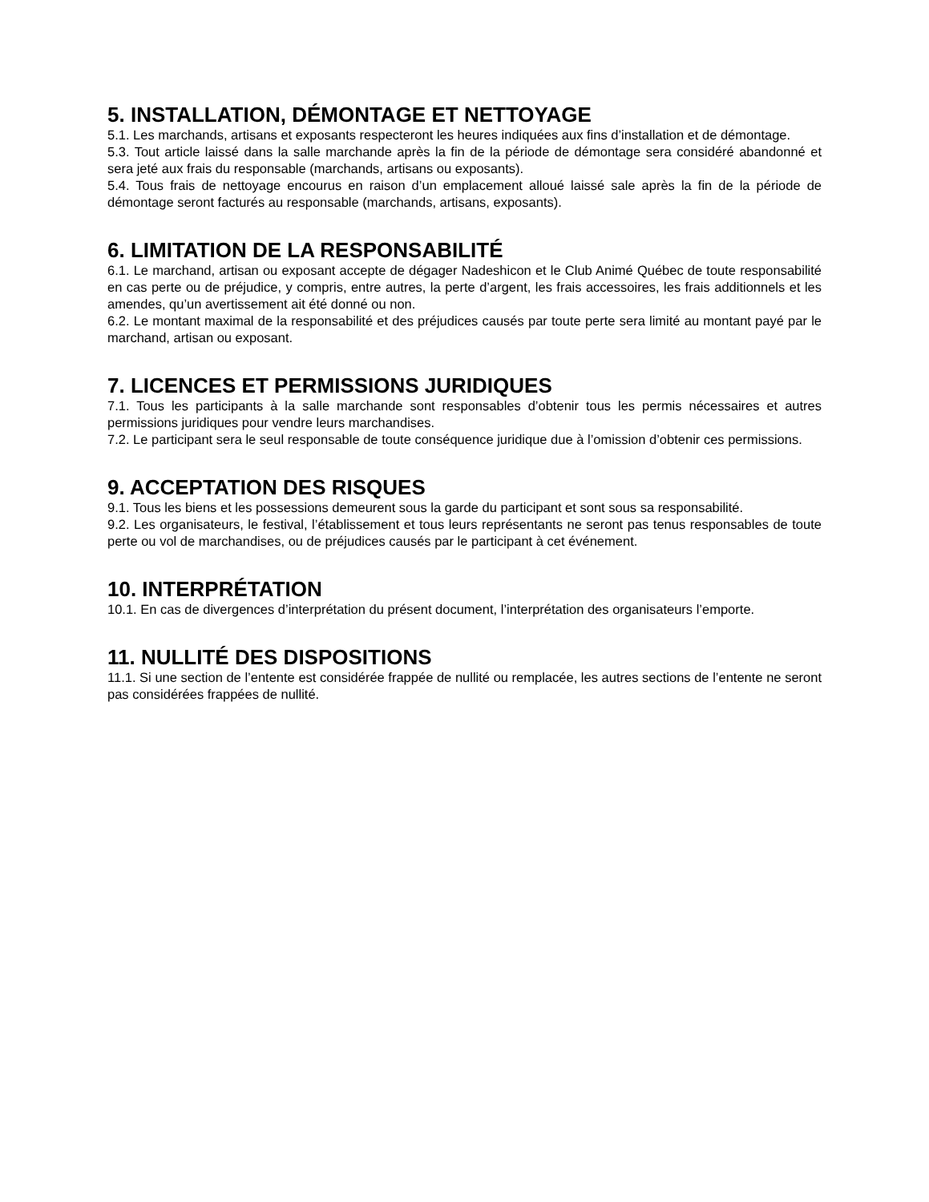5. INSTALLATION, DÉMONTAGE ET NETTOYAGE
5.1. Les marchands, artisans et exposants respecteront les heures indiquées aux fins d’installation et de démontage.
5.3. Tout article laissé dans la salle marchande après la fin de la période de démontage sera considéré abandonné et sera jeté aux frais du responsable (marchands, artisans ou exposants).
5.4. Tous frais de nettoyage encourus en raison d’un emplacement alloué laissé sale après la fin de la période de démontage seront facturés au responsable (marchands, artisans, exposants).
6. LIMITATION DE LA RESPONSABILITÉ
6.1. Le marchand, artisan ou exposant accepte de dégager Nadeshicon et le Club Animé Québec de toute responsabilité en cas perte ou de préjudice, y compris, entre autres, la perte d’argent, les frais accessoires, les frais additionnels et les amendes, qu’un avertissement ait été donné ou non.
6.2. Le montant maximal de la responsabilité et des préjudices causés par toute perte sera limité au montant payé par le marchand, artisan ou exposant.
7. LICENCES ET PERMISSIONS JURIDIQUES
7.1. Tous les participants à la salle marchande sont responsables d’obtenir tous les permis nécessaires et autres permissions juridiques pour vendre leurs marchandises.
7.2. Le participant sera le seul responsable de toute conséquence juridique due à l’omission d’obtenir ces permissions.
9. ACCEPTATION DES RISQUES
9.1. Tous les biens et les possessions demeurent sous la garde du participant et sont sous sa responsabilité.
9.2. Les organisateurs, le festival, l’établissement et tous leurs représentants ne seront pas tenus responsables de toute perte ou vol de marchandises, ou de préjudices causés par le participant à cet événement.
10. INTERPRÉTATION
10.1. En cas de divergences d’interprétation du présent document, l’interprétation des organisateurs l’emporte.
11. NULLITÉ DES DISPOSITIONS
11.1. Si une section de l’entente est considérée frappée de nullité ou remplacée, les autres sections de l’entente ne seront pas considérées frappées de nullité.